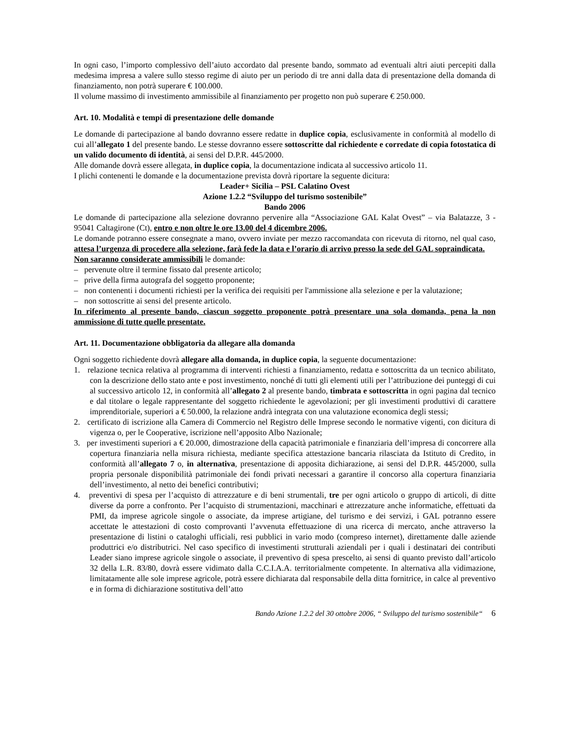In ogni caso, l’importo complessivo dell’aiuto accordato dal presente bando, sommato ad eventuali altri aiuti percepiti dalla medesima impresa a valere sullo stesso regime di aiuto per un periodo di tre anni dalla data di presentazione della domanda di finanziamento, non potrà superare € 100.000.
Il volume massimo di investimento ammissibile al finanziamento per progetto non può superare € 250.000.
Art. 10. Modalità e tempi di presentazione delle domande
Le domande di partecipazione al bando dovranno essere redatte in duplice copia, esclusivamente in conformità al modello di cui all’allegato 1 del presente bando. Le stesse dovranno essere sottoscritte dal richiedente e corredate di copia fotostatica di un valido documento di identità, ai sensi del D.P.R. 445/2000.
Alle domande dovrà essere allegata, in duplice copia, la documentazione indicata al successivo articolo 11.
I plichi contenenti le domande e la documentazione prevista dovrà riportare la seguente dicitura:
Leader+ Sicilia – PSL Calatino Ovest
Azione 1.2.2 “Sviluppo del turismo sostenibile”
Bando 2006
Le domande di partecipazione alla selezione dovranno pervenire alla “Associazione GAL Kalat Ovest” – via Balatazze, 3 - 95041 Caltagirone (Ct), entro e non oltre le ore 13.00 del 4 dicembre 2006.
Le domande potranno essere consegnate a mano, ovvero inviate per mezzo raccomandata con ricevuta di ritorno, nel qual caso, attesa l’urgenza di procedere alla selezione, farà fede la data e l’orario di arrivo presso la sede del GAL sopraindicata.
Non saranno considerate ammissibili le domande:
– pervenute oltre il termine fissato dal presente articolo;
– prive della firma autografa del soggetto proponente;
– non contenenti i documenti richiesti per la verifica dei requisiti per l'ammissione alla selezione e per la valutazione;
– non sottoscritte ai sensi del presente articolo.
In riferimento al presente bando, ciascun soggetto proponente potrà presentare una sola domanda, pena la non ammissione di tutte quelle presentate.
Art. 11. Documentazione obbligatoria da allegare alla domanda
Ogni soggetto richiedente dovrà allegare alla domanda, in duplice copia, la seguente documentazione:
1. relazione tecnica relativa al programma di interventi richiesti a finanziamento, redatta e sottoscritta da un tecnico abilitato, con la descrizione dello stato ante e post investimento, nonché di tutti gli elementi utili per l’attribuzione dei punteggi di cui al successivo articolo 12, in conformità all’allegato 2 al presente bando, timbrata e sottoscritta in ogni pagina dal tecnico e dal titolare o legale rappresentante del soggetto richiedente le agevolazioni; per gli investimenti produttivi di carattere imprenditoriale, superiori a € 50.000, la relazione andrà integrata con una valutazione economica degli stessi;
2. certificato di iscrizione alla Camera di Commercio nel Registro delle Imprese secondo le normative vigenti, con dicitura di vigenza o, per le Cooperative, iscrizione nell’apposito Albo Nazionale;
3. per investimenti superiori a € 20.000, dimostrazione della capacità patrimoniale e finanziaria dell’impresa di concorrere alla copertura finanziaria nella misura richiesta, mediante specifica attestazione bancaria rilasciata da Istituto di Credito, in conformità all’allegato 7 o, in alternativa, presentazione di apposita dichiarazione, ai sensi del D.P.R. 445/2000, sulla propria personale disponibilità patrimoniale dei fondi privati necessari a garantire il concorso alla copertura finanziaria dell’investimento, al netto dei benefici contributivi;
4. preventivi di spesa per l’acquisto di attrezzature e di beni strumentali, tre per ogni articolo o gruppo di articoli, di ditte diverse da porre a confronto. Per l’acquisto di strumentazioni, macchinari e attrezzature anche informatiche, effettuati da PMI, da imprese agricole singole o associate, da imprese artigiane, del turismo e dei servizi, i GAL potranno essere accettate le attestazioni di costo comprovanti l’avvenuta effettuazione di una ricerca di mercato, anche attraverso la presentazione di listini o cataloghi ufficiali, resi pubblici in vario modo (compreso internet), direttamente dalle aziende produttrici e/o distributrici. Nel caso specifico di investimenti strutturali aziendali per i quali i destinatari dei contributi Leader siano imprese agricole singole o associate, il preventivo di spesa prescelto, ai sensi di quanto previsto dall’articolo 32 della L.R. 83/80, dovrà essere vidimato dalla C.C.I.A.A. territorialmente competente. In alternativa alla vidimazione, limitatamente alle sole imprese agricole, potrà essere dichiarata dal responsabile della ditta fornitrice, in calce al preventivo e in forma di dichiarazione sostitutiva dell’atto
Bando Azione 1.2.2 del 30 ottobre 2006, “ Sviluppo del turismo sostenibile“ 6